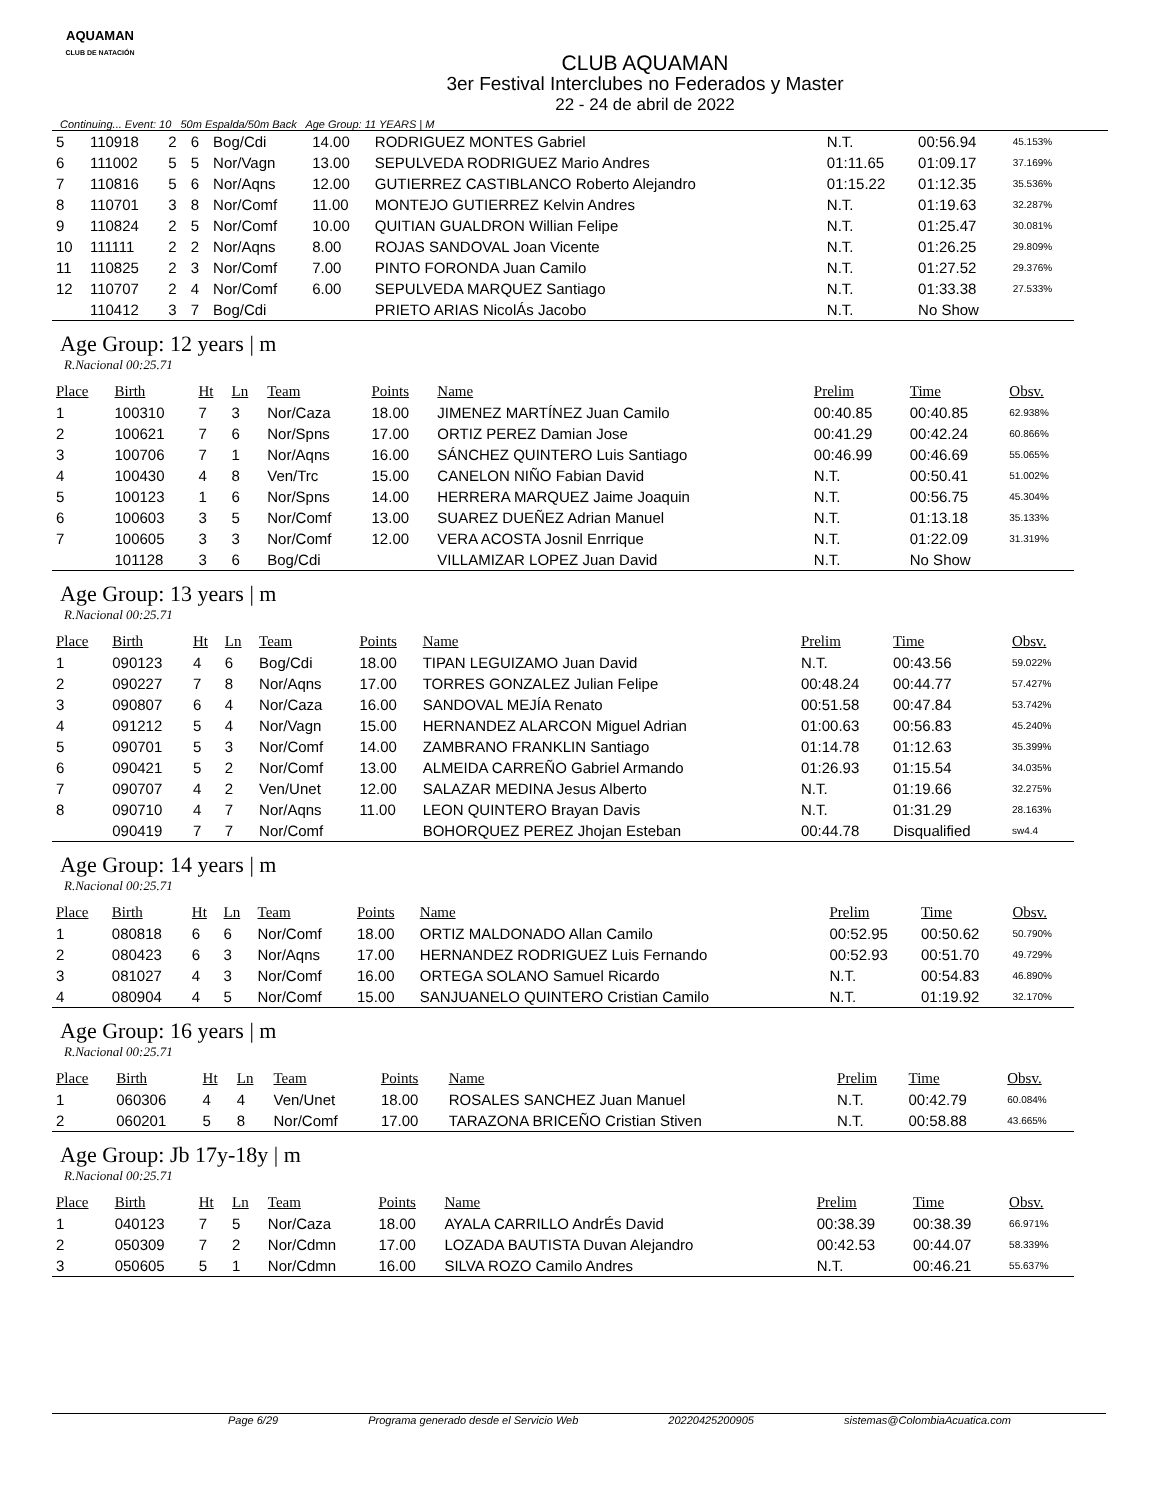AQUAMAN
CLUB DE NATACIÓN
CLUB AQUAMAN
3er Festival Interclubes no Federados y Master
22 - 24 de abril de 2022
Continuing... Event: 10 50m Espalda/50m Back Age Group: 11 YEARS | M
| 5 | 110918 | 2 | 6 | Bog/Cdi | 14.00 | RODRIGUEZ MONTES Gabriel | N.T. | 00:56.94 | 45.153% |
| 6 | 111002 | 5 | 5 | Nor/Vagn | 13.00 | SEPULVEDA RODRIGUEZ Mario Andres | 01:11.65 | 01:09.17 | 37.169% |
| 7 | 110816 | 5 | 6 | Nor/Aqns | 12.00 | GUTIERREZ CASTIBLANCO Roberto Alejandro | 01:15.22 | 01:12.35 | 35.536% |
| 8 | 110701 | 3 | 8 | Nor/Comf | 11.00 | MONTEJO GUTIERREZ Kelvin Andres | N.T. | 01:19.63 | 32.287% |
| 9 | 110824 | 2 | 5 | Nor/Comf | 10.00 | QUITIAN GUALDRON Willian Felipe | N.T. | 01:25.47 | 30.081% |
| 10 | 111111 | 2 | 2 | Nor/Aqns | 8.00 | ROJAS SANDOVAL Joan Vicente | N.T. | 01:26.25 | 29.809% |
| 11 | 110825 | 2 | 3 | Nor/Comf | 7.00 | PINTO FORONDA Juan Camilo | N.T. | 01:27.52 | 29.376% |
| 12 | 110707 | 2 | 4 | Nor/Comf | 6.00 | SEPULVEDA MARQUEZ Santiago | N.T. | 01:33.38 | 27.533% |
| | 110412 | 3 | 7 | Bog/Cdi | | PRIETO ARIAS NicolÁs Jacobo | N.T. | No Show | |
Age Group: 12 years | m
R.Nacional 00:25.71
| Place | Birth | Ht | Ln | Team | Points | Name | Prelim | Time | Obsv. |
| --- | --- | --- | --- | --- | --- | --- | --- | --- | --- |
| 1 | 100310 | 7 | 3 | Nor/Caza | 18.00 | JIMENEZ MARTÍNEZ Juan Camilo | 00:40.85 | 00:40.85 | 62.938% |
| 2 | 100621 | 7 | 6 | Nor/Spns | 17.00 | ORTIZ PEREZ Damian Jose | 00:41.29 | 00:42.24 | 60.866% |
| 3 | 100706 | 7 | 1 | Nor/Aqns | 16.00 | SÁNCHEZ QUINTERO Luis Santiago | 00:46.99 | 00:46.69 | 55.065% |
| 4 | 100430 | 4 | 8 | Ven/Trc | 15.00 | CANELON NIÑO Fabian David | N.T. | 00:50.41 | 51.002% |
| 5 | 100123 | 1 | 6 | Nor/Spns | 14.00 | HERRERA MARQUEZ Jaime Joaquin | N.T. | 00:56.75 | 45.304% |
| 6 | 100603 | 3 | 5 | Nor/Comf | 13.00 | SUAREZ DUEÑEZ Adrian Manuel | N.T. | 01:13.18 | 35.133% |
| 7 | 100605 | 3 | 3 | Nor/Comf | 12.00 | VERA ACOSTA Josnil Enrrique | N.T. | 01:22.09 | 31.319% |
| | 101128 | 3 | 6 | Bog/Cdi | | VILLAMIZAR LOPEZ Juan David | N.T. | No Show | |
Age Group: 13 years | m
R.Nacional 00:25.71
| Place | Birth | Ht | Ln | Team | Points | Name | Prelim | Time | Obsv. |
| --- | --- | --- | --- | --- | --- | --- | --- | --- | --- |
| 1 | 090123 | 4 | 6 | Bog/Cdi | 18.00 | TIPAN LEGUIZAMO Juan David | N.T. | 00:43.56 | 59.022% |
| 2 | 090227 | 7 | 8 | Nor/Aqns | 17.00 | TORRES GONZALEZ Julian Felipe | 00:48.24 | 00:44.77 | 57.427% |
| 3 | 090807 | 6 | 4 | Nor/Caza | 16.00 | SANDOVAL MEJÍA Renato | 00:51.58 | 00:47.84 | 53.742% |
| 4 | 091212 | 5 | 4 | Nor/Vagn | 15.00 | HERNANDEZ ALARCON Miguel Adrian | 01:00.63 | 00:56.83 | 45.240% |
| 5 | 090701 | 5 | 3 | Nor/Comf | 14.00 | ZAMBRANO FRANKLIN Santiago | 01:14.78 | 01:12.63 | 35.399% |
| 6 | 090421 | 5 | 2 | Nor/Comf | 13.00 | ALMEIDA CARREÑO Gabriel Armando | 01:26.93 | 01:15.54 | 34.035% |
| 7 | 090707 | 4 | 2 | Ven/Unet | 12.00 | SALAZAR MEDINA Jesus Alberto | N.T. | 01:19.66 | 32.275% |
| 8 | 090710 | 4 | 7 | Nor/Aqns | 11.00 | LEON QUINTERO Brayan Davis | N.T. | 01:31.29 | 28.163% |
| | 090419 | 7 | 7 | Nor/Comf | | BOHORQUEZ PEREZ Jhojan Esteban | 00:44.78 | Disqualified | sw4.4 |
Age Group: 14 years | m
R.Nacional 00:25.71
| Place | Birth | Ht | Ln | Team | Points | Name | Prelim | Time | Obsv. |
| --- | --- | --- | --- | --- | --- | --- | --- | --- | --- |
| 1 | 080818 | 6 | 6 | Nor/Comf | 18.00 | ORTIZ MALDONADO Allan Camilo | 00:52.95 | 00:50.62 | 50.790% |
| 2 | 080423 | 6 | 3 | Nor/Aqns | 17.00 | HERNANDEZ RODRIGUEZ Luis Fernando | 00:52.93 | 00:51.70 | 49.729% |
| 3 | 081027 | 4 | 3 | Nor/Comf | 16.00 | ORTEGA SOLANO Samuel Ricardo | N.T. | 00:54.83 | 46.890% |
| 4 | 080904 | 4 | 5 | Nor/Comf | 15.00 | SANJUANELO QUINTERO Cristian Camilo | N.T. | 01:19.92 | 32.170% |
Age Group: 16 years | m
R.Nacional 00:25.71
| Place | Birth | Ht | Ln | Team | Points | Name | Prelim | Time | Obsv. |
| --- | --- | --- | --- | --- | --- | --- | --- | --- | --- |
| 1 | 060306 | 4 | 4 | Ven/Unet | 18.00 | ROSALES SANCHEZ Juan Manuel | N.T. | 00:42.79 | 60.084% |
| 2 | 060201 | 5 | 8 | Nor/Comf | 17.00 | TARAZONA BRICEÑO Cristian Stiven | N.T. | 00:58.88 | 43.665% |
Age Group: Jb 17y-18y | m
R.Nacional 00:25.71
| Place | Birth | Ht | Ln | Team | Points | Name | Prelim | Time | Obsv. |
| --- | --- | --- | --- | --- | --- | --- | --- | --- | --- |
| 1 | 040123 | 7 | 5 | Nor/Caza | 18.00 | AYALA CARRILLO AndrÉs David | 00:38.39 | 00:38.39 | 66.971% |
| 2 | 050309 | 7 | 2 | Nor/Cdmn | 17.00 | LOZADA BAUTISTA Duvan Alejandro | 00:42.53 | 00:44.07 | 58.339% |
| 3 | 050605 | 5 | 1 | Nor/Cdmn | 16.00 | SILVA ROZO Camilo Andres | N.T. | 00:46.21 | 55.637% |
Page 6/29 Programa generado desde el Servicio Web 20220425200905 sistemas@ColombiaAcuatica.com